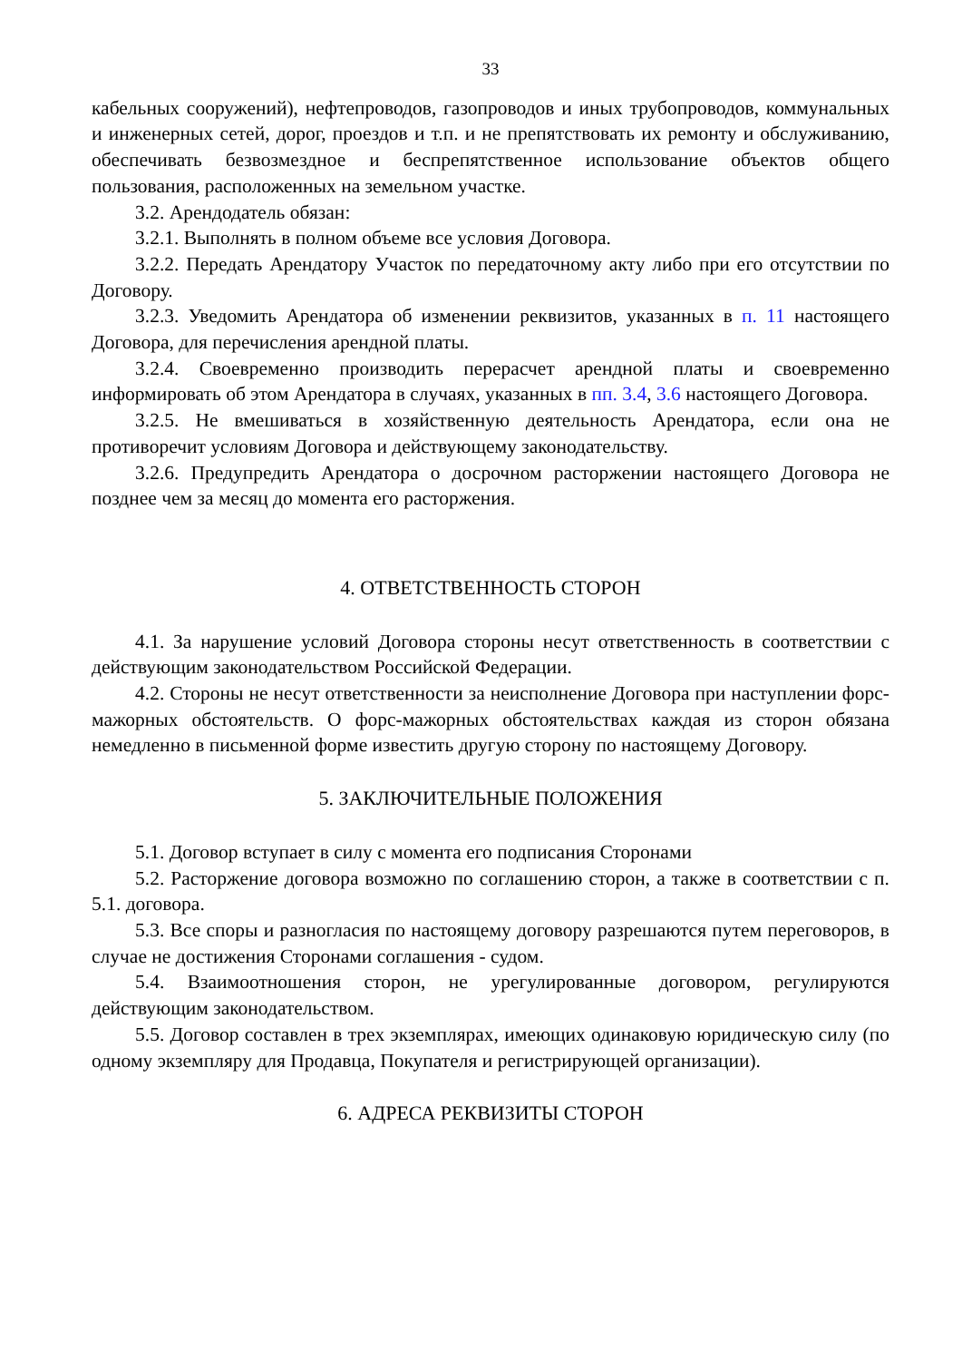33
кабельных сооружений), нефтепроводов, газопроводов и иных трубопроводов, коммунальных и инженерных сетей, дорог, проездов и т.п. и не препятствовать их ремонту и обслуживанию, обеспечивать безвозмездное и беспрепятственное использование объектов общего пользования, расположенных на земельном участке.
3.2. Арендодатель обязан:
3.2.1. Выполнять в полном объеме все условия Договора.
3.2.2. Передать Арендатору Участок по передаточному акту либо при его отсутствии по Договору.
3.2.3. Уведомить Арендатора об изменении реквизитов, указанных в п. 11 настоящего Договора, для перечисления арендной платы.
3.2.4. Своевременно производить перерасчет арендной платы и своевременно информировать об этом Арендатора в случаях, указанных в пп. 3.4, 3.6 настоящего Договора.
3.2.5. Не вмешиваться в хозяйственную деятельность Арендатора, если она не противоречит условиям Договора и действующему законодательству.
3.2.6. Предупредить Арендатора о досрочном расторжении настоящего Договора не позднее чем за месяц до момента его расторжения.
4. ОТВЕТСТВЕННОСТЬ СТОРОН
4.1. За нарушение условий Договора стороны несут ответственность в соответствии с действующим законодательством Российской Федерации.
4.2. Стороны не несут ответственности за неисполнение Договора при наступлении форс-мажорных обстоятельств. О форс-мажорных обстоятельствах каждая из сторон обязана немедленно в письменной форме известить другую сторону по настоящему Договору.
5. ЗАКЛЮЧИТЕЛЬНЫЕ ПОЛОЖЕНИЯ
5.1. Договор вступает в силу с момента его подписания Сторонами
5.2. Расторжение договора возможно по соглашению сторон, а также в соответствии с п. 5.1. договора.
5.3. Все споры и разногласия по настоящему договору разрешаются путем переговоров, в случае не достижения Сторонами соглашения - судом.
5.4. Взаимоотношения сторон, не урегулированные договором, регулируются действующим законодательством.
5.5. Договор составлен в трех экземплярах, имеющих одинаковую юридическую силу (по одному экземпляру для Продавца, Покупателя и регистрирующей организации).
6. АДРЕСА РЕКВИЗИТЫ СТОРОН